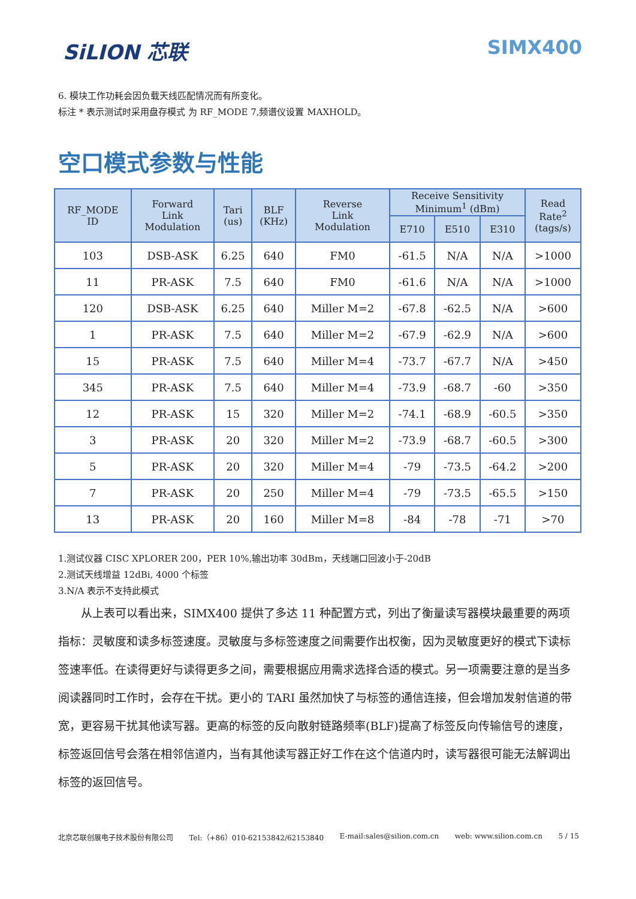SiLION 芯联 SIMX400
6. 模块工作功耗会因负载天线匹配情况而有所变化。
标注 * 表示测试时采用盘存模式 为 RF_MODE 7,频谱仪设置 MAXHOLD。
空口模式参数与性能
| RF_MODE ID | Forward Link Modulation | Tari (us) | BLF (KHz) | Reverse Link Modulation | Receive Sensitivity Minimum<sup>1</sup> (dBm) | | | Read Rate<sup>2</sup> (tags/s) |
| --- | --- | --- | --- | --- | --- | --- | --- | --- |
| | | | | | E710 | E510 | E310 | |
| 103 | DSB-ASK | 6.25 | 640 | FM0 | -61.5 | N/A | N/A | >1000 |
| 11 | PR-ASK | 7.5 | 640 | FM0 | -61.6 | N/A | N/A | >1000 |
| 120 | DSB-ASK | 6.25 | 640 | Miller M=2 | -67.8 | -62.5 | N/A | >600 |
| 1 | PR-ASK | 7.5 | 640 | Miller M=2 | -67.9 | -62.9 | N/A | >600 |
| 15 | PR-ASK | 7.5 | 640 | Miller M=4 | -73.7 | -67.7 | N/A | >450 |
| 345 | PR-ASK | 7.5 | 640 | Miller M=4 | -73.9 | -68.7 | -60 | >350 |
| 12 | PR-ASK | 15 | 320 | Miller M=2 | -74.1 | -68.9 | -60.5 | >350 |
| 3 | PR-ASK | 20 | 320 | Miller M=2 | -73.9 | -68.7 | -60.5 | >300 |
| 5 | PR-ASK | 20 | 320 | Miller M=4 | -79 | -73.5 | -64.2 | >200 |
| 7 | PR-ASK | 20 | 250 | Miller M=4 | -79 | -73.5 | -65.5 | >150 |
| 13 | PR-ASK | 20 | 160 | Miller M=8 | -84 | -78 | -71 | >70 |
1.测试仪器 CISC XPLORER 200，PER 10%,输出功率 30dBm，天线端口回波小于-20dB
2.测试天线增益 12dBi, 4000 个标签
3.N/A 表示不支持此模式
从上表可以看出来，SIMX400 提供了多达 11 种配置方式，列出了衡量读写器模块最重要的两项指标：灵敏度和读多标签速度。灵敏度与多标签速度之间需要作出权衡，因为灵敏度更好的模式下读标签速率低。在读得更好与读得更多之间，需要根据应用需求选择合适的模式。另一项需要注意的是当多阅读器同时工作时，会存在干扰。更小的 TARI 虽然加快了与标签的通信连接，但会增加发射信道的带宽，更容易干扰其他读写器。更高的标签的反向散射链路频率(BLF)提高了标签反向传输信号的速度，标签返回信号会落在相邻信道内，当有其他读写器正好工作在这个信道内时，读写器很可能无法解调出标签的返回信号。
北京芯联创展电子技术股份有限公司 Tel:（+86）010-62153842/62153840 E-mail:sales@silion.com.cn web: www.silion.com.cn 5 / 15